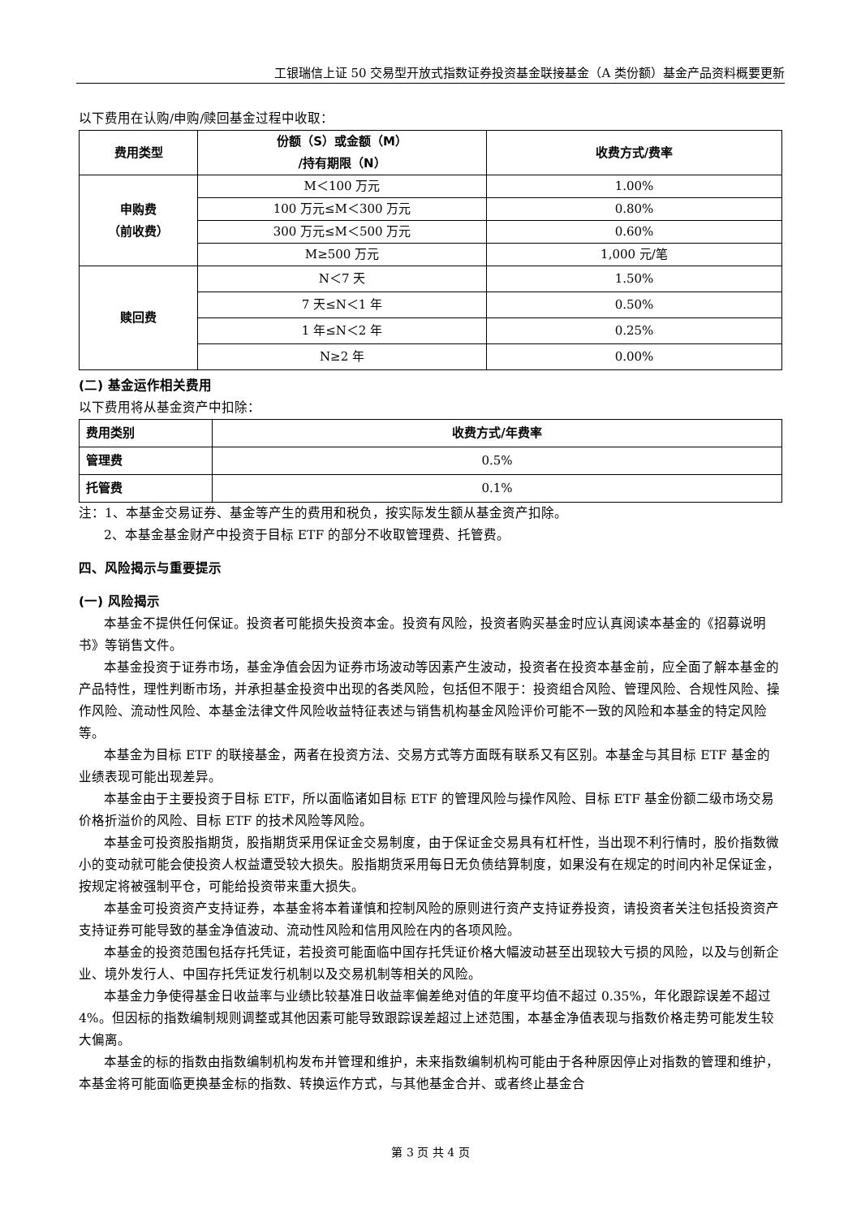工银瑞信上证 50 交易型开放式指数证券投资基金联接基金（A 类份额）基金产品资料概要更新
以下费用在认购/申购/赎回基金过程中收取：
| 费用类型 | 份额（S）或金额（M） /持有期限（N） | 收费方式/费率 |
| --- | --- | --- |
| 申购费 （前收费） | M＜100 万元 | 1.00% |
| | 100 万元≤M＜300 万元 | 0.80% |
| | 300 万元≤M＜500 万元 | 0.60% |
| | M≥500 万元 | 1,000 元/笔 |
| 赎回费 | N＜7 天 | 1.50% |
| | 7 天≤N＜1 年 | 0.50% |
| | 1 年≤N＜2 年 | 0.25% |
| | N≥2 年 | 0.00% |
(二) 基金运作相关费用
以下费用将从基金资产中扣除：
| 费用类别 | 收费方式/年费率 |
| --- | --- |
| 管理费 | 0.5% |
| 托管费 | 0.1% |
注：1、本基金交易证券、基金等产生的费用和税负，按实际发生额从基金资产扣除。
2、本基金基金财产中投资于目标 ETF 的部分不收取管理费、托管费。
四、风险揭示与重要提示
(一) 风险揭示
本基金不提供任何保证。投资者可能损失投资本金。投资有风险，投资者购买基金时应认真阅读本基金的《招募说明书》等销售文件。
本基金投资于证券市场，基金净值会因为证券市场波动等因素产生波动，投资者在投资本基金前，应全面了解本基金的产品特性，理性判断市场，并承担基金投资中出现的各类风险，包括但不限于：投资组合风险、管理风险、合规性风险、操作风险、流动性风险、本基金法律文件风险收益特征表述与销售机构基金风险评价可能不一致的风险和本基金的特定风险等。
本基金为目标 ETF 的联接基金，两者在投资方法、交易方式等方面既有联系又有区别。本基金与其目标 ETF 基金的业绩表现可能出现差异。
本基金由于主要投资于目标 ETF，所以面临诸如目标 ETF 的管理风险与操作风险、目标 ETF 基金份额二级市场交易价格折溢价的风险、目标 ETF 的技术风险等风险。
本基金可投资股指期货，股指期货采用保证金交易制度，由于保证金交易具有杠杆性，当出现不利行情时，股价指数微小的变动就可能会使投资人权益遭受较大损失。股指期货采用每日无负债结算制度，如果没有在规定的时间内补足保证金，按规定将被强制平仓，可能给投资带来重大损失。
本基金可投资资产支持证券，本基金将本着谨慎和控制风险的原则进行资产支持证券投资，请投资者关注包括投资资产支持证券可能导致的基金净值波动、流动性风险和信用风险在内的各项风险。
本基金的投资范围包括存托凭证，若投资可能面临中国存托凭证价格大幅波动甚至出现较大亏损的风险，以及与创新企业、境外发行人、中国存托凭证发行机制以及交易机制等相关的风险。
本基金力争使得基金日收益率与业绩比较基准日收益率偏差绝对值的年度平均值不超过 0.35%，年化跟踪误差不超过 4%。但因标的指数编制规则调整或其他因素可能导致跟踪误差超过上述范围，本基金净值表现与指数价格走势可能发生较大偏离。
本基金的标的指数由指数编制机构发布并管理和维护，未来指数编制机构可能由于各种原因停止对指数的管理和维护，本基金将可能面临更换基金标的指数、转换运作方式，与其他基金合并、或者终止基金合
第 3 页 共 4 页